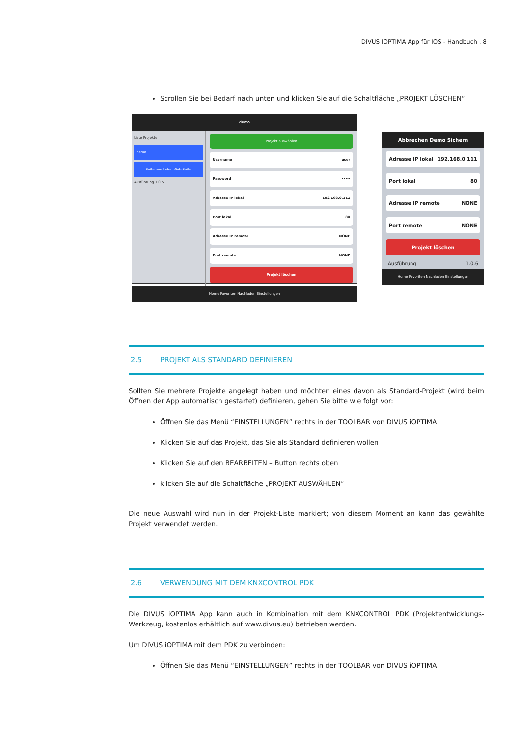DIVUS IOPTIMA App für IOS - Handbuch . 8
Scrollen Sie bei Bedarf nach unten und klicken Sie auf die Schaltfläche „PROJEKT LÖSCHEN“
demo
Liste Projekte
demo
Seite neu laden Web-Seite
Ausführung 1.0.5
Projekt auswählen
Username user
Password ••••
Adresse IP lokal 192.168.0.111
Port lokal 80
Adresse IP remote NONE
Port remote NONE
Projekt löschen
Home Favoriten Nachladen Einstellungen
Abbrechen Demo Sichern
Adresse IP lokal 192.168.0.111
Port lokal 80
Adresse IP remote NONE
Port remote NONE
Projekt löschen
Ausführung 1.0.6
Home Favoriten Nachladen Einstellungen
2.5 PROJEKT ALS STANDARD DEFINIEREN
Sollten Sie mehrere Projekte angelegt haben und möchten eines davon als Standard-Projekt (wird beim Öffnen der App automatisch gestartet) definieren, gehen Sie bitte wie folgt vor:
Öffnen Sie das Menü “EINSTELLUNGEN” rechts in der TOOLBAR von DIVUS iOPTIMA
Klicken Sie auf das Projekt, das Sie als Standard definieren wollen
Klicken Sie auf den BEARBEITEN – Button rechts oben
klicken Sie auf die Schaltfläche „PROJEKT AUSWÄHLEN“
Die neue Auswahl wird nun in der Projekt-Liste markiert; von diesem Moment an kann das gewählte Projekt verwendet werden.
2.6 VERWENDUNG MIT DEM KNXCONTROL PDK
Die DIVUS iOPTIMA App kann auch in Kombination mit dem KNXCONTROL PDK (Projektentwicklungs-Werkzeug, kostenlos erhältlich auf www.divus.eu) betrieben werden.
Um DIVUS iOPTIMA mit dem PDK zu verbinden:
Öffnen Sie das Menü “EINSTELLUNGEN” rechts in der TOOLBAR von DIVUS iOPTIMA